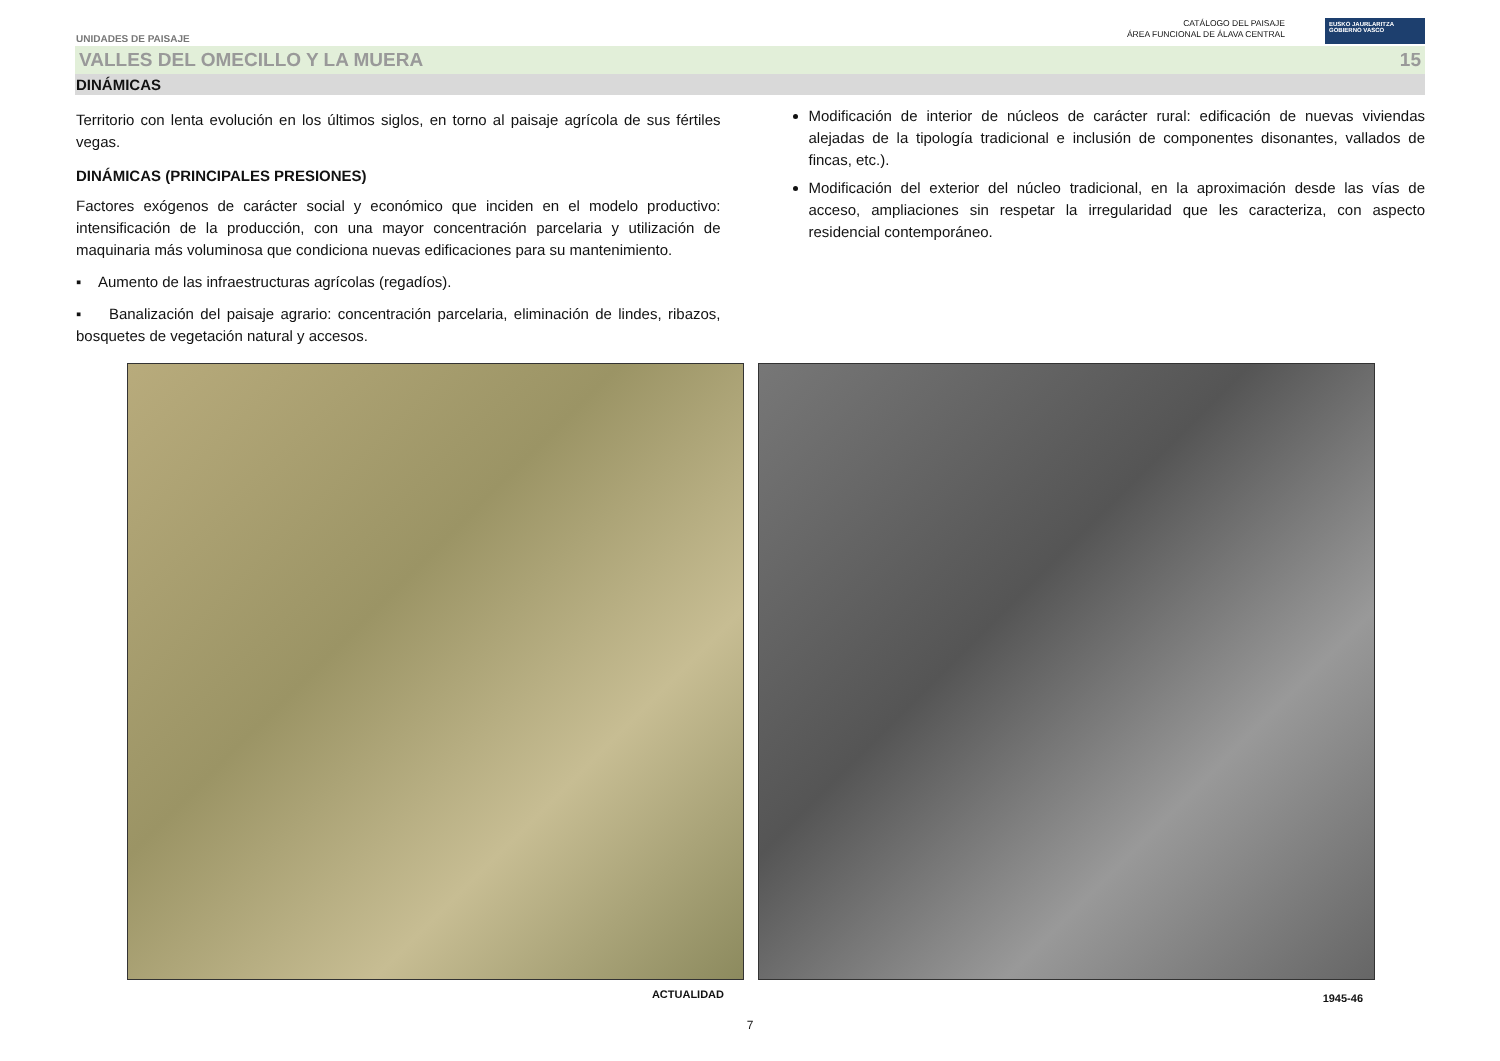UNIDADES DE PAISAJE
CATÁLOGO DEL PAISAJE
ÁREA FUNCIONAL DE ÁLAVA CENTRAL
EUSKO JAURLARITZA
GOBIERNO VASCO
VALLES DEL OMECILLO Y LA MUERA 15
DINÁMICAS
Territorio con lenta evolución en los últimos siglos, en torno al paisaje agrícola de sus fértiles vegas.
DINÁMICAS (PRINCIPALES PRESIONES)
Factores exógenos de carácter social y económico que inciden en el modelo productivo: intensificación de la producción, con una mayor concentración parcelaria y utilización de maquinaria más voluminosa que condiciona nuevas edificaciones para su mantenimiento.
▪ Aumento de las infraestructuras agrícolas (regadíos).
▪ Banalización del paisaje agrario: concentración parcelaria, eliminación de lindes, ribazos, bosquetes de vegetación natural y accesos.
Modificación de interior de núcleos de carácter rural: edificación de nuevas viviendas alejadas de la tipología tradicional e inclusión de componentes disonantes, vallados de fincas, etc.).
Modificación del exterior del núcleo tradicional, en la aproximación desde las vías de acceso, ampliaciones sin respetar la irregularidad que les caracteriza, con aspecto residencial contemporáneo.
ACTUALIDAD
1945-46
7